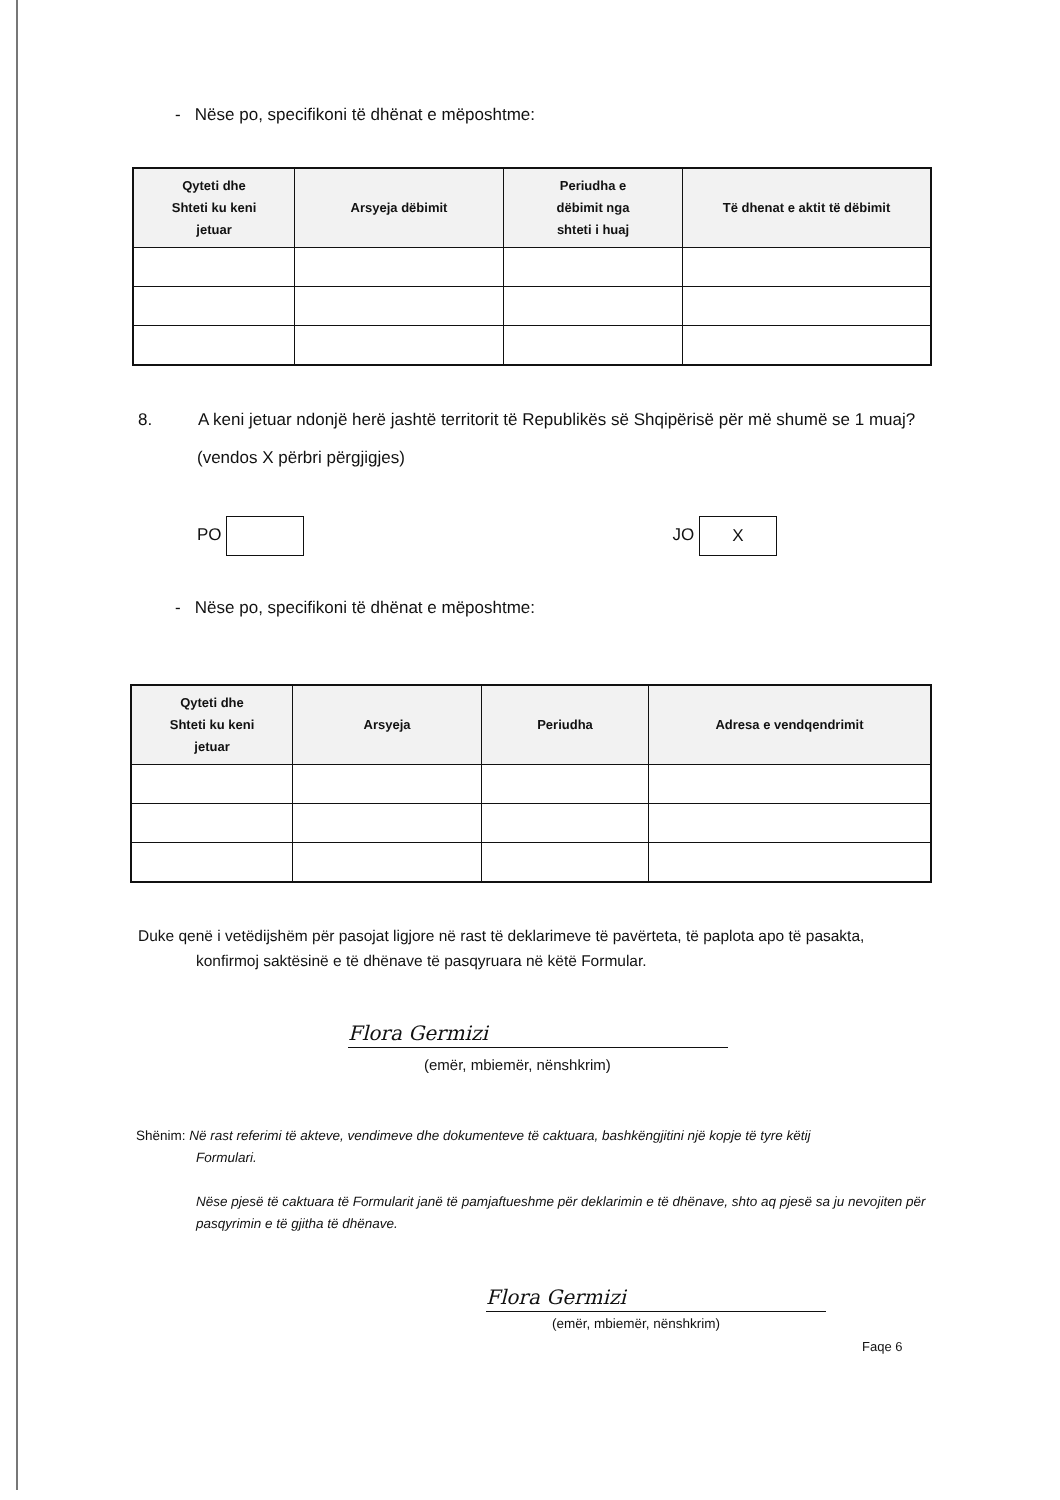- Nëse po, specifikoni të dhënat e mëposhtme:
| Qyteti dhe Shteti ku keni jetuar | Arsyeja dëbimit | Periudha e dëbimit nga shteti i huaj | Të dhenat e aktit të dëbimit |
| --- | --- | --- | --- |
8. A keni jetuar ndonjë herë jashtë territorit të Republikës së Shqipërisë për më shumë se 1 muaj?
(vendos X përbri përgjigjes)
PO JO X
- Nëse po, specifikoni të dhënat e mëposhtme:
| Qyteti dhe Shteti ku keni jetuar | Arsyeja | Periudha | Adresa e vendqendrimit |
| --- | --- | --- | --- |
Duke qenë i vetëdijshëm për pasojat ligjore në rast të deklarimeve të pavërteta, të paplota apo të pasakta,
konfirmoj saktësinë e të dhënave të pasqyruara në këtë Formular.
Flora Germizi
(emër, mbiemër, nënshkrim)
Shënim: Në rast referimi të akteve, vendimeve dhe dokumenteve të caktuara, bashkëngjitini një kopje të tyre këtij
Formulari.
Nëse pjesë të caktuara të Formularit janë të pamjaftueshme për deklarimin e të dhënave, shto aq pjesë sa ju nevojiten për pasqyrimin e të gjitha të dhënave.
Flora Germizi
(emër, mbiemër, nënshkrim)
Faqe 6